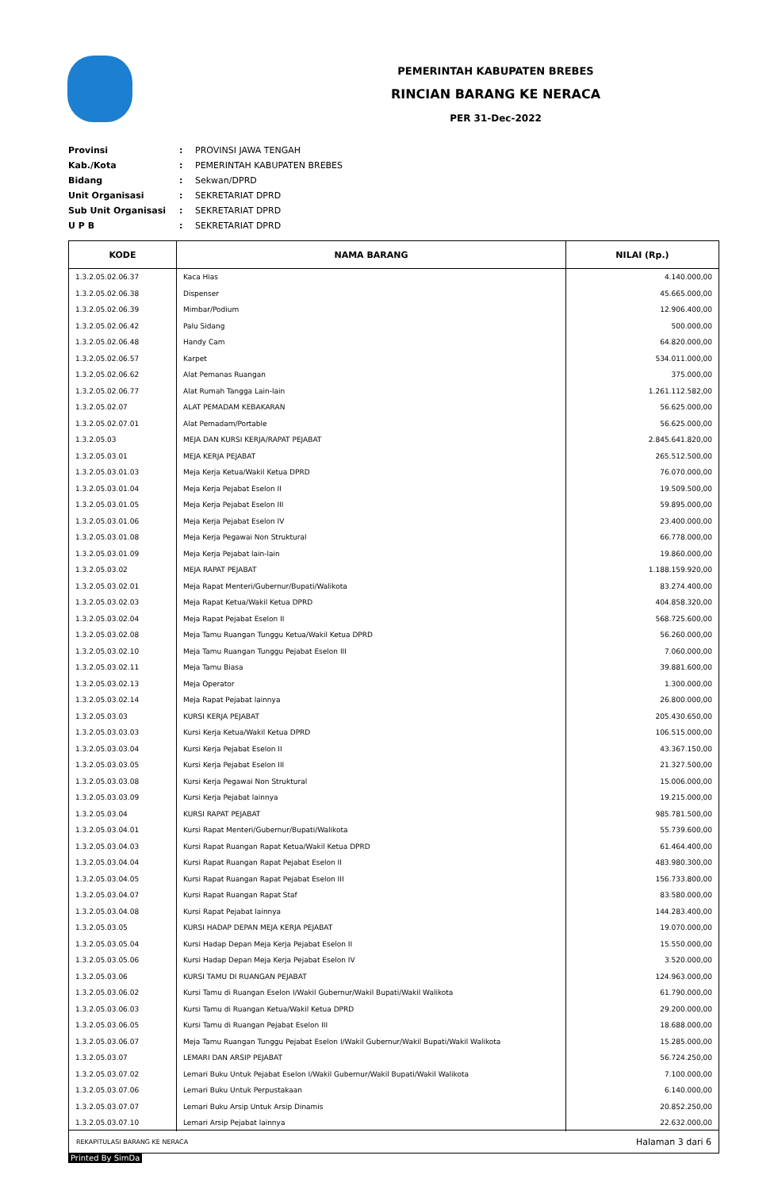PEMERINTAH KABUPATEN BREBES
RINCIAN BARANG KE NERACA
PER 31-Dec-2022
| Provinsi | : | PROVINSI JAWA TENGAH |
| Kab./Kota | : | PEMERINTAH KABUPATEN BREBES |
| Bidang | : | Sekwan/DPRD |
| Unit Organisasi | : | SEKRETARIAT DPRD |
| Sub Unit Organisasi | : | SEKRETARIAT DPRD |
| U P B | : | SEKRETARIAT DPRD |
| KODE | NAMA BARANG | NILAI (Rp.) |
| --- | --- | --- |
| 1.3.2.05.02.06.37 | Kaca Hias | 4.140.000,00 |
| 1.3.2.05.02.06.38 | Dispenser | 45.665.000,00 |
| 1.3.2.05.02.06.39 | Mimbar/Podium | 12.906.400,00 |
| 1.3.2.05.02.06.42 | Palu Sidang | 500.000,00 |
| 1.3.2.05.02.06.48 | Handy Cam | 64.820.000,00 |
| 1.3.2.05.02.06.57 | Karpet | 534.011.000,00 |
| 1.3.2.05.02.06.62 | Alat Pemanas Ruangan | 375.000,00 |
| 1.3.2.05.02.06.77 | Alat Rumah Tangga Lain-lain | 1.261.112.582,00 |
| 1.3.2.05.02.07 | ALAT PEMADAM KEBAKARAN | 56.625.000,00 |
| 1.3.2.05.02.07.01 | Alat Pemadam/Portable | 56.625.000,00 |
| 1.3.2.05.03 | MEJA DAN KURSI KERJA/RAPAT PEJABAT | 2.845.641.820,00 |
| 1.3.2.05.03.01 | MEJA KERJA PEJABAT | 265.512.500,00 |
| 1.3.2.05.03.01.03 | Meja Kerja Ketua/Wakil Ketua DPRD | 76.070.000,00 |
| 1.3.2.05.03.01.04 | Meja Kerja Pejabat Eselon II | 19.509.500,00 |
| 1.3.2.05.03.01.05 | Meja Kerja Pejabat Eselon III | 59.895.000,00 |
| 1.3.2.05.03.01.06 | Meja Kerja Pejabat Eselon IV | 23.400.000,00 |
| 1.3.2.05.03.01.08 | Meja Kerja Pegawai Non Struktural | 66.778.000,00 |
| 1.3.2.05.03.01.09 | Meja Kerja Pejabat lain-lain | 19.860.000,00 |
| 1.3.2.05.03.02 | MEJA RAPAT PEJABAT | 1.188.159.920,00 |
| 1.3.2.05.03.02.01 | Meja Rapat Menteri/Gubernur/Bupati/Walikota | 83.274.400,00 |
| 1.3.2.05.03.02.03 | Meja Rapat Ketua/Wakil Ketua DPRD | 404.858.320,00 |
| 1.3.2.05.03.02.04 | Meja Rapat Pejabat Eselon II | 568.725.600,00 |
| 1.3.2.05.03.02.08 | Meja Tamu Ruangan Tunggu Ketua/Wakil Ketua DPRD | 56.260.000,00 |
| 1.3.2.05.03.02.10 | Meja Tamu Ruangan Tunggu Pejabat Eselon III | 7.060.000,00 |
| 1.3.2.05.03.02.11 | Meja Tamu Biasa | 39.881.600,00 |
| 1.3.2.05.03.02.13 | Meja Operator | 1.300.000,00 |
| 1.3.2.05.03.02.14 | Meja Rapat Pejabat lainnya | 26.800.000,00 |
| 1.3.2.05.03.03 | KURSI KERJA PEJABAT | 205.430.650,00 |
| 1.3.2.05.03.03.03 | Kursi Kerja Ketua/Wakil Ketua DPRD | 106.515.000,00 |
| 1.3.2.05.03.03.04 | Kursi Kerja Pejabat Eselon II | 43.367.150,00 |
| 1.3.2.05.03.03.05 | Kursi Kerja Pejabat Eselon III | 21.327.500,00 |
| 1.3.2.05.03.03.08 | Kursi Kerja Pegawai Non Struktural | 15.006.000,00 |
| 1.3.2.05.03.03.09 | Kursi Kerja Pejabat lainnya | 19.215.000,00 |
| 1.3.2.05.03.04 | KURSI RAPAT PEJABAT | 985.781.500,00 |
| 1.3.2.05.03.04.01 | Kursi Rapat Menteri/Gubernur/Bupati/Walikota | 55.739.600,00 |
| 1.3.2.05.03.04.03 | Kursi Rapat Ruangan Rapat Ketua/Wakil Ketua DPRD | 61.464.400,00 |
| 1.3.2.05.03.04.04 | Kursi Rapat Ruangan Rapat Pejabat Eselon II | 483.980.300,00 |
| 1.3.2.05.03.04.05 | Kursi Rapat Ruangan Rapat Pejabat Eselon III | 156.733.800,00 |
| 1.3.2.05.03.04.07 | Kursi Rapat Ruangan Rapat Staf | 83.580.000,00 |
| 1.3.2.05.03.04.08 | Kursi Rapat Pejabat lainnya | 144.283.400,00 |
| 1.3.2.05.03.05 | KURSI HADAP DEPAN MEJA KERJA PEJABAT | 19.070.000,00 |
| 1.3.2.05.03.05.04 | Kursi Hadap Depan Meja Kerja Pejabat Eselon II | 15.550.000,00 |
| 1.3.2.05.03.05.06 | Kursi Hadap Depan Meja Kerja Pejabat Eselon IV | 3.520.000,00 |
| 1.3.2.05.03.06 | KURSI TAMU DI RUANGAN PEJABAT | 124.963.000,00 |
| 1.3.2.05.03.06.02 | Kursi Tamu di Ruangan Eselon I/Wakil Gubernur/Wakil Bupati/Wakil Walikota | 61.790.000,00 |
| 1.3.2.05.03.06.03 | Kursi Tamu di Ruangan Ketua/Wakil Ketua DPRD | 29.200.000,00 |
| 1.3.2.05.03.06.05 | Kursi Tamu di Ruangan Pejabat Eselon III | 18.688.000,00 |
| 1.3.2.05.03.06.07 | Meja Tamu Ruangan Tunggu Pejabat Eselon I/Wakil Gubernur/Wakil Bupati/Wakil Walikota | 15.285.000,00 |
| 1.3.2.05.03.07 | LEMARI DAN ARSIP PEJABAT | 56.724.250,00 |
| 1.3.2.05.03.07.02 | Lemari Buku Untuk Pejabat Eselon I/Wakil Gubernur/Wakil Bupati/Wakil Walikota | 7.100.000,00 |
| 1.3.2.05.03.07.06 | Lemari Buku Untuk Perpustakaan | 6.140.000,00 |
| 1.3.2.05.03.07.07 | Lemari Buku Arsip Untuk Arsip Dinamis | 20.852.250,00 |
| 1.3.2.05.03.07.10 | Lemari Arsip Pejabat lainnya | 22.632.000,00 |
REKAPITULASI BARANG KE NERACA Halaman 3 dari 6
Printed By SimDa